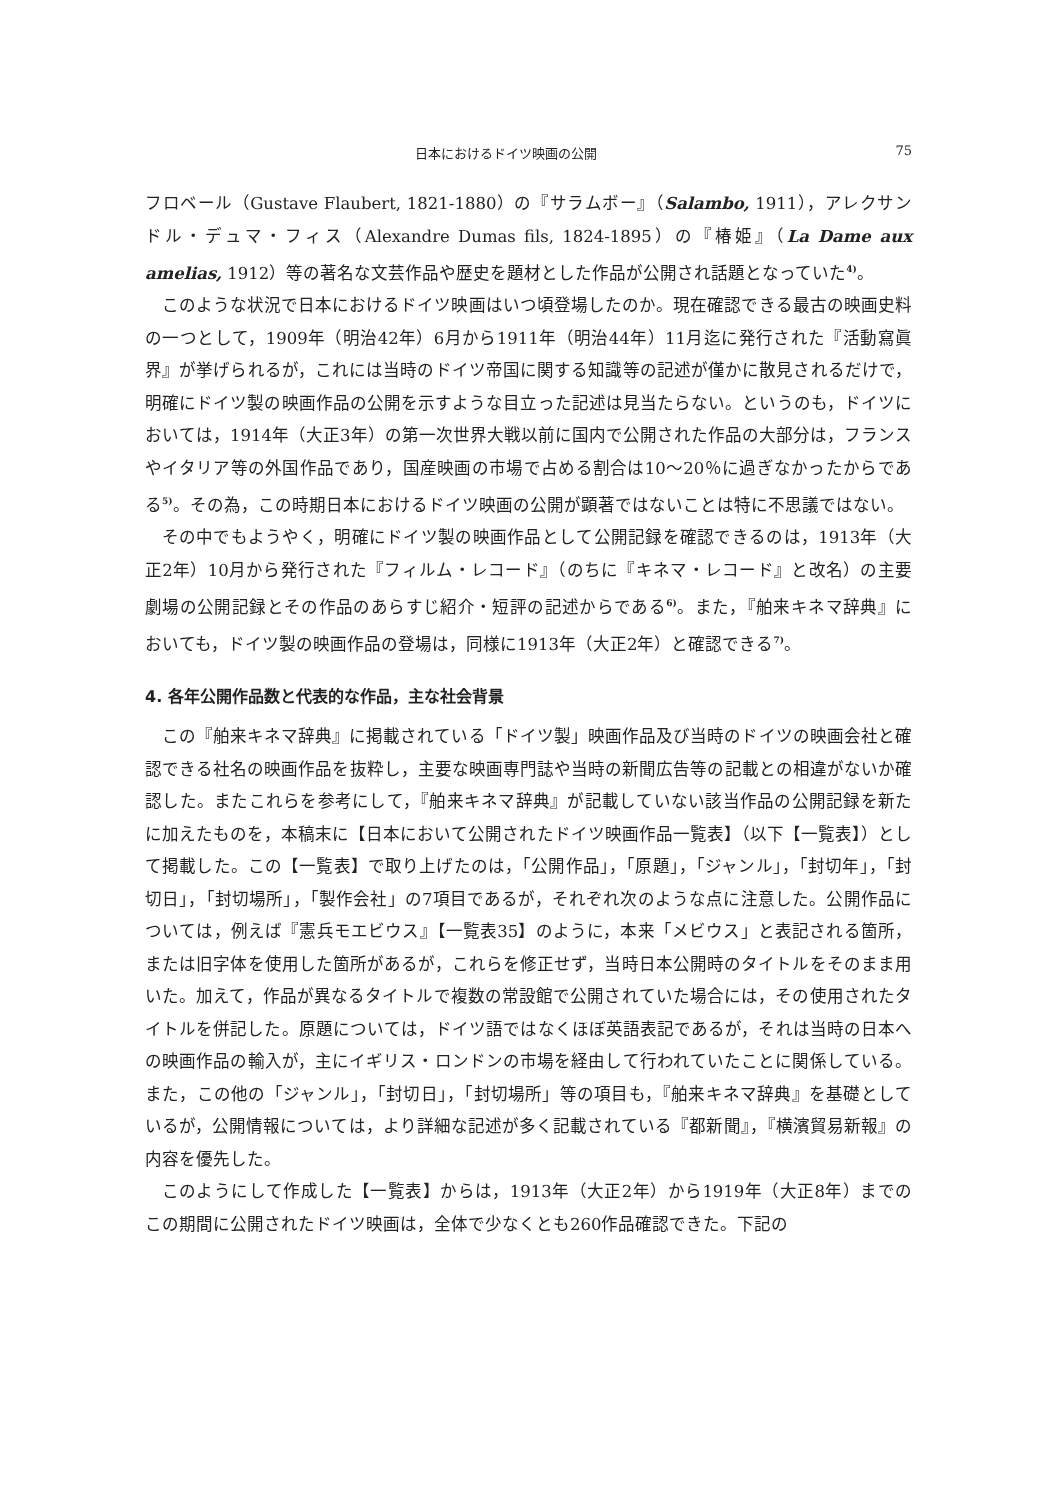日本におけるドイツ映画の公開 75
フロベール（Gustave Flaubert, 1821-1880）の『サラムボー』（Salambo, 1911），アレクサンドル・デュマ・フィス（Alexandre Dumas fils, 1824-1895）の『椿姫』（La Dame aux amelias, 1912）等の著名な文芸作品や歴史を題材とした作品が公開され話題となっていた<sup>4)</sup>。
このような状況で日本におけるドイツ映画はいつ頃登場したのか。現在確認できる最古の映画史料の一つとして，1909年（明治42年）6月から1911年（明治44年）11月迄に発行された『活動寫眞界』が挙げられるが，これには当時のドイツ帝国に関する知識等の記述が僅かに散見されるだけで，明確にドイツ製の映画作品の公開を示すような目立った記述は見当たらない。というのも，ドイツにおいては，1914年（大正3年）の第一次世界大戦以前に国内で公開された作品の大部分は，フランスやイタリア等の外国作品であり，国産映画の市場で占める割合は10～20％に過ぎなかったからである<sup>5)</sup>。その為，この時期日本におけるドイツ映画の公開が顕著ではないことは特に不思議ではない。
その中でもようやく，明確にドイツ製の映画作品として公開記録を確認できるのは，1913年（大正2年）10月から発行された『フィルム・レコード』（のちに『キネマ・レコード』と改名）の主要劇場の公開記録とその作品のあらすじ紹介・短評の記述からである<sup>6)</sup>。また，『舶来キネマ辞典』においても，ドイツ製の映画作品の登場は，同様に1913年（大正2年）と確認できる<sup>7)</sup>。
4. 各年公開作品数と代表的な作品，主な社会背景
この『舶来キネマ辞典』に掲載されている「ドイツ製」映画作品及び当時のドイツの映画会社と確認できる社名の映画作品を抜粋し，主要な映画専門誌や当時の新聞広告等の記載との相違がないか確認した。またこれらを参考にして，『舶来キネマ辞典』が記載していない該当作品の公開記録を新たに加えたものを，本稿末に【日本において公開されたドイツ映画作品一覧表】（以下【一覧表】）として掲載した。この【一覧表】で取り上げたのは，「公開作品」，「原題」，「ジャンル」，「封切年」，「封切日」，「封切場所」，「製作会社」の7項目であるが，それぞれ次のような点に注意した。公開作品については，例えば『憲兵モエビウス』【一覧表35】のように，本来「メビウス」と表記される箇所，または旧字体を使用した箇所があるが，これらを修正せず，当時日本公開時のタイトルをそのまま用いた。加えて，作品が異なるタイトルで複数の常設館で公開されていた場合には，その使用されたタイトルを併記した。原題については，ドイツ語ではなくほぼ英語表記であるが，それは当時の日本への映画作品の輸入が，主にイギリス・ロンドンの市場を経由して行われていたことに関係している。また，この他の「ジャンル」，「封切日」，「封切場所」等の項目も，『舶来キネマ辞典』を基礎としているが，公開情報については，より詳細な記述が多く記載されている『都新聞』，『横濱貿易新報』の内容を優先した。
このようにして作成した【一覧表】からは，1913年（大正2年）から1919年（大正8年）までのこの期間に公開されたドイツ映画は，全体で少なくとも260作品確認できた。下記の